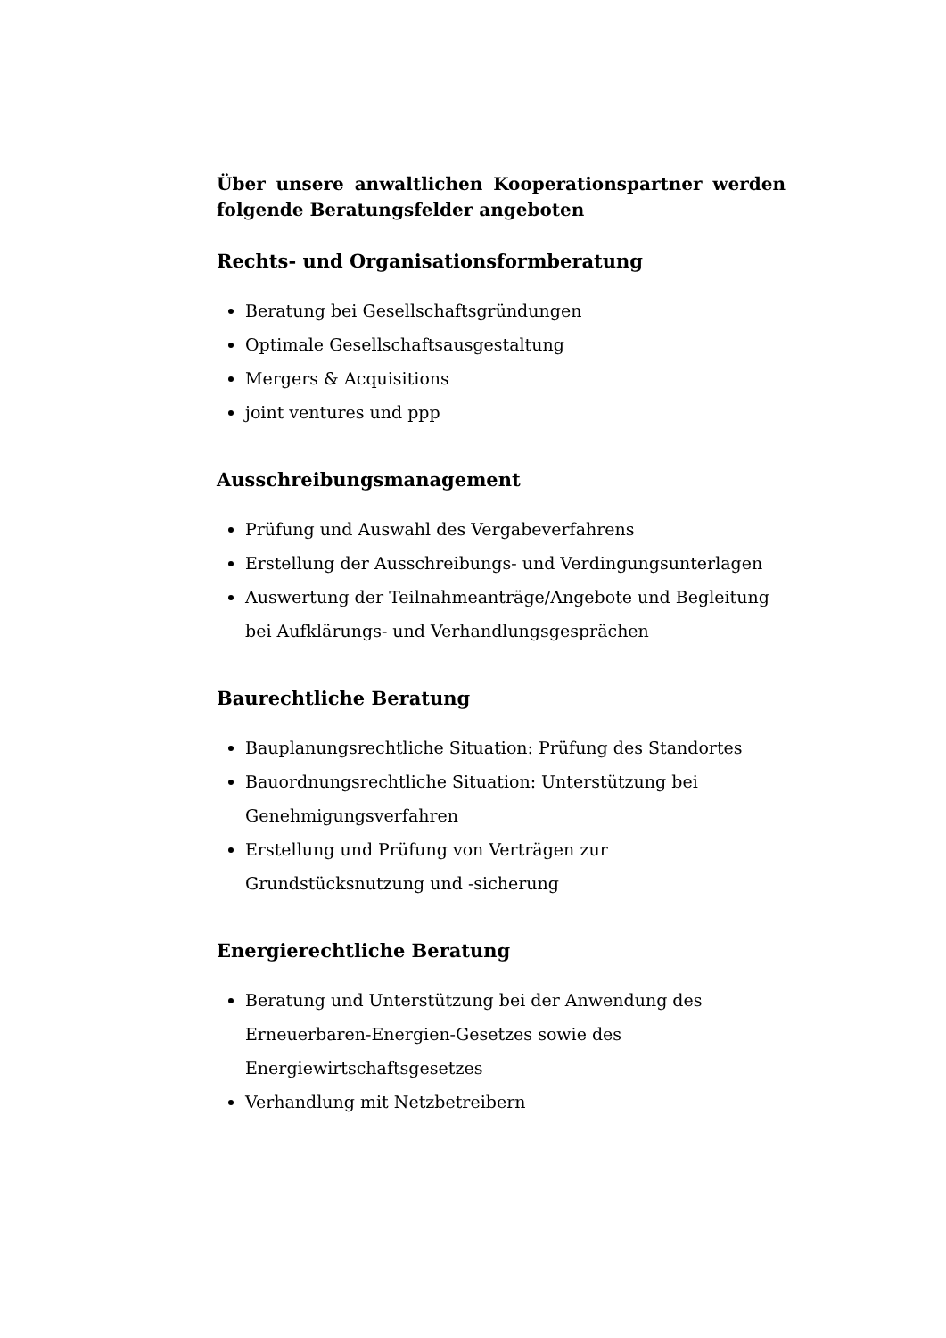Über unsere anwaltlichen Kooperationspartner werden folgende Beratungsfelder angeboten
Rechts- und Organisationsformberatung
Beratung bei Gesellschaftsgründungen
Optimale Gesellschaftsausgestaltung
Mergers & Acquisitions
joint ventures und ppp
Ausschreibungsmanagement
Prüfung und Auswahl des Vergabeverfahrens
Erstellung der Ausschreibungs- und Verdingungsunterlagen
Auswertung der Teilnahmeanträge/Angebote und Begleitung bei Aufklärungs- und Verhandlungsgesprächen
Baurechtliche Beratung
Bauplanungsrechtliche Situation: Prüfung des Standortes
Bauordnungsrechtliche Situation: Unterstützung bei Genehmigungsverfahren
Erstellung und Prüfung von Verträgen zur Grundstücksnutzung und -sicherung
Energierechtliche Beratung
Beratung und Unterstützung bei der Anwendung des Erneuerbaren-Energien-Gesetzes sowie des Energiewirtschaftsgesetzes
Verhandlung mit Netzbetreibern